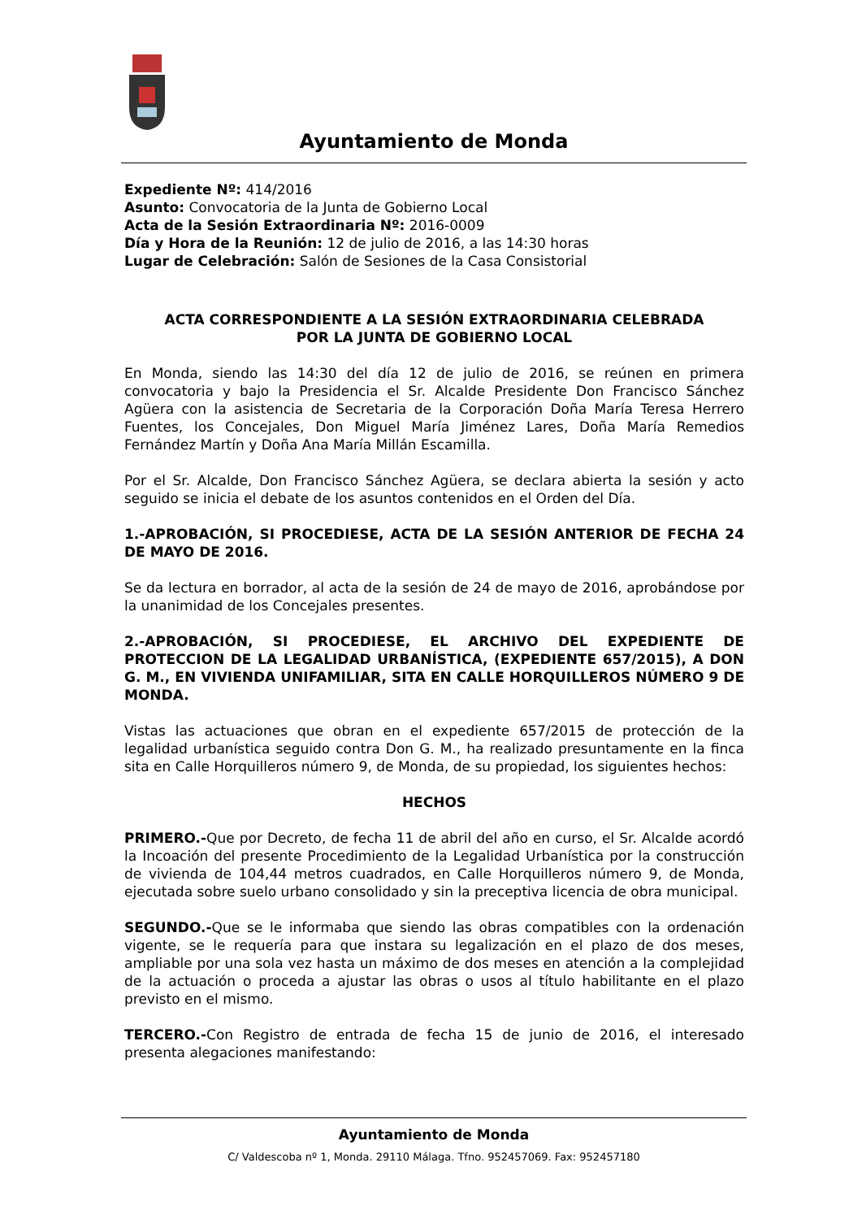Ayuntamiento de Monda
Expediente Nº: 414/2016
Asunto: Convocatoria de la Junta de Gobierno Local
Acta de la Sesión Extraordinaria Nº: 2016-0009
Día y Hora de la Reunión: 12 de julio de 2016, a las 14:30 horas
Lugar de Celebración: Salón de Sesiones de la Casa Consistorial
ACTA CORRESPONDIENTE A LA SESIÓN EXTRAORDINARIA CELEBRADA
POR LA JUNTA DE GOBIERNO LOCAL
En Monda, siendo las 14:30 del día 12 de julio de 2016, se reúnen en primera convocatoria y bajo la Presidencia el Sr. Alcalde Presidente Don Francisco Sánchez Agüera con la asistencia de Secretaria de la Corporación Doña María Teresa Herrero Fuentes, los Concejales, Don Miguel María Jiménez Lares, Doña María Remedios Fernández Martín y Doña Ana María Millán Escamilla.
Por el Sr. Alcalde, Don Francisco Sánchez Agüera, se declara abierta la sesión y acto seguido se inicia el debate de los asuntos contenidos en el Orden del Día.
1.-APROBACIÓN, SI PROCEDIESE, ACTA DE LA SESIÓN ANTERIOR DE FECHA 24 DE MAYO DE 2016.
Se da lectura en borrador, al acta de la sesión de 24 de mayo de 2016, aprobándose por la unanimidad de los Concejales presentes.
2.-APROBACIÓN, SI PROCEDIESE, EL ARCHIVO DEL EXPEDIENTE DE PROTECCION DE LA LEGALIDAD URBANÍSTICA, (EXPEDIENTE 657/2015), A DON G. M., EN VIVIENDA UNIFAMILIAR, SITA EN CALLE HORQUILLEROS NÚMERO 9 DE MONDA.
Vistas las actuaciones que obran en el expediente 657/2015 de protección de la legalidad urbanística seguido contra Don G. M., ha realizado presuntamente en la finca sita en Calle Horquilleros número 9, de Monda, de su propiedad, los siguientes hechos:
HECHOS
PRIMERO.-Que por Decreto, de fecha 11 de abril del año en curso, el Sr. Alcalde acordó la Incoación del presente Procedimiento de la Legalidad Urbanística por la construcción de vivienda de 104,44 metros cuadrados, en Calle Horquilleros número 9, de Monda, ejecutada sobre suelo urbano consolidado y sin la preceptiva licencia de obra municipal.
SEGUNDO.-Que se le informaba que siendo las obras compatibles con la ordenación vigente, se le requería para que instara su legalización en el plazo de dos meses, ampliable por una sola vez hasta un máximo de dos meses en atención a la complejidad de la actuación o proceda a ajustar las obras o usos al título habilitante en el plazo previsto en el mismo.
TERCERO.-Con Registro de entrada de fecha 15 de junio de 2016, el interesado presenta alegaciones manifestando:
Ayuntamiento de Monda
C/ Valdescoba nº 1, Monda. 29110 Málaga. Tfno. 952457069. Fax: 952457180